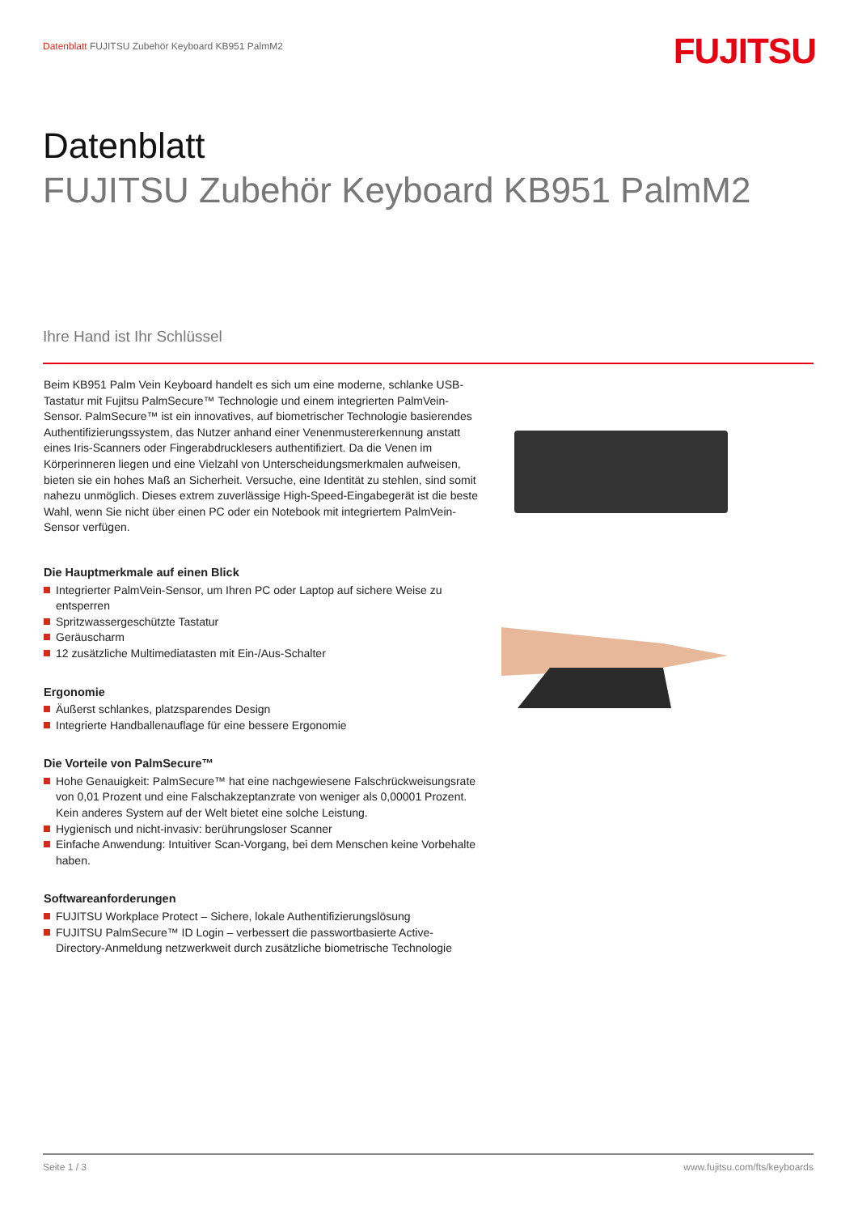Datenblatt FUJITSU Zubehör Keyboard KB951 PalmM2
FUJITSU
Datenblatt
FUJITSU Zubehör Keyboard KB951 PalmM2
Ihre Hand ist Ihr Schlüssel
Beim KB951 Palm Vein Keyboard handelt es sich um eine moderne, schlanke USB-Tastatur mit Fujitsu PalmSecure™ Technologie und einem integrierten PalmVein-Sensor. PalmSecure™ ist ein innovatives, auf biometrischer Technologie basierendes Authentifizierungssystem, das Nutzer anhand einer Venenmustererkennung anstatt eines Iris-Scanners oder Fingerabdrucklesers authentifiziert. Da die Venen im Körperinneren liegen und eine Vielzahl von Unterscheidungsmerkmalen aufweisen, bieten sie ein hohes Maß an Sicherheit. Versuche, eine Identität zu stehlen, sind somit nahezu unmöglich. Dieses extrem zuverlässige High-Speed-Eingabegerät ist die beste Wahl, wenn Sie nicht über einen PC oder ein Notebook mit integriertem PalmVein-Sensor verfügen.
Die Hauptmerkmale auf einen Blick
Integrierter PalmVein-Sensor, um Ihren PC oder Laptop auf sichere Weise zu entsperren
Spritzwassergeschützte Tastatur
Geräuscharm
12 zusätzliche Multimediatasten mit Ein-/Aus-Schalter
Ergonomie
Äußerst schlankes, platzsparendes Design
Integrierte Handballenauflage für eine bessere Ergonomie
Die Vorteile von PalmSecure™
Hohe Genauigkeit: PalmSecure™ hat eine nachgewiesene Falschrückweisungsrate von 0,01 Prozent und eine Falschakzeptanzrate von weniger als 0,00001 Prozent. Kein anderes System auf der Welt bietet eine solche Leistung.
Hygienisch und nicht-invasiv: berührungsloser Scanner
Einfache Anwendung: Intuitiver Scan-Vorgang, bei dem Menschen keine Vorbehalte haben.
Softwareanforderungen
FUJITSU Workplace Protect – Sichere, lokale Authentifizierungslösung
FUJITSU PalmSecure™ ID Login – verbessert die passwortbasierte Active-Directory-Anmeldung netzwerkweit durch zusätzliche biometrische Technologie
Seite 1 / 3 www.fujitsu.com/fts/keyboards